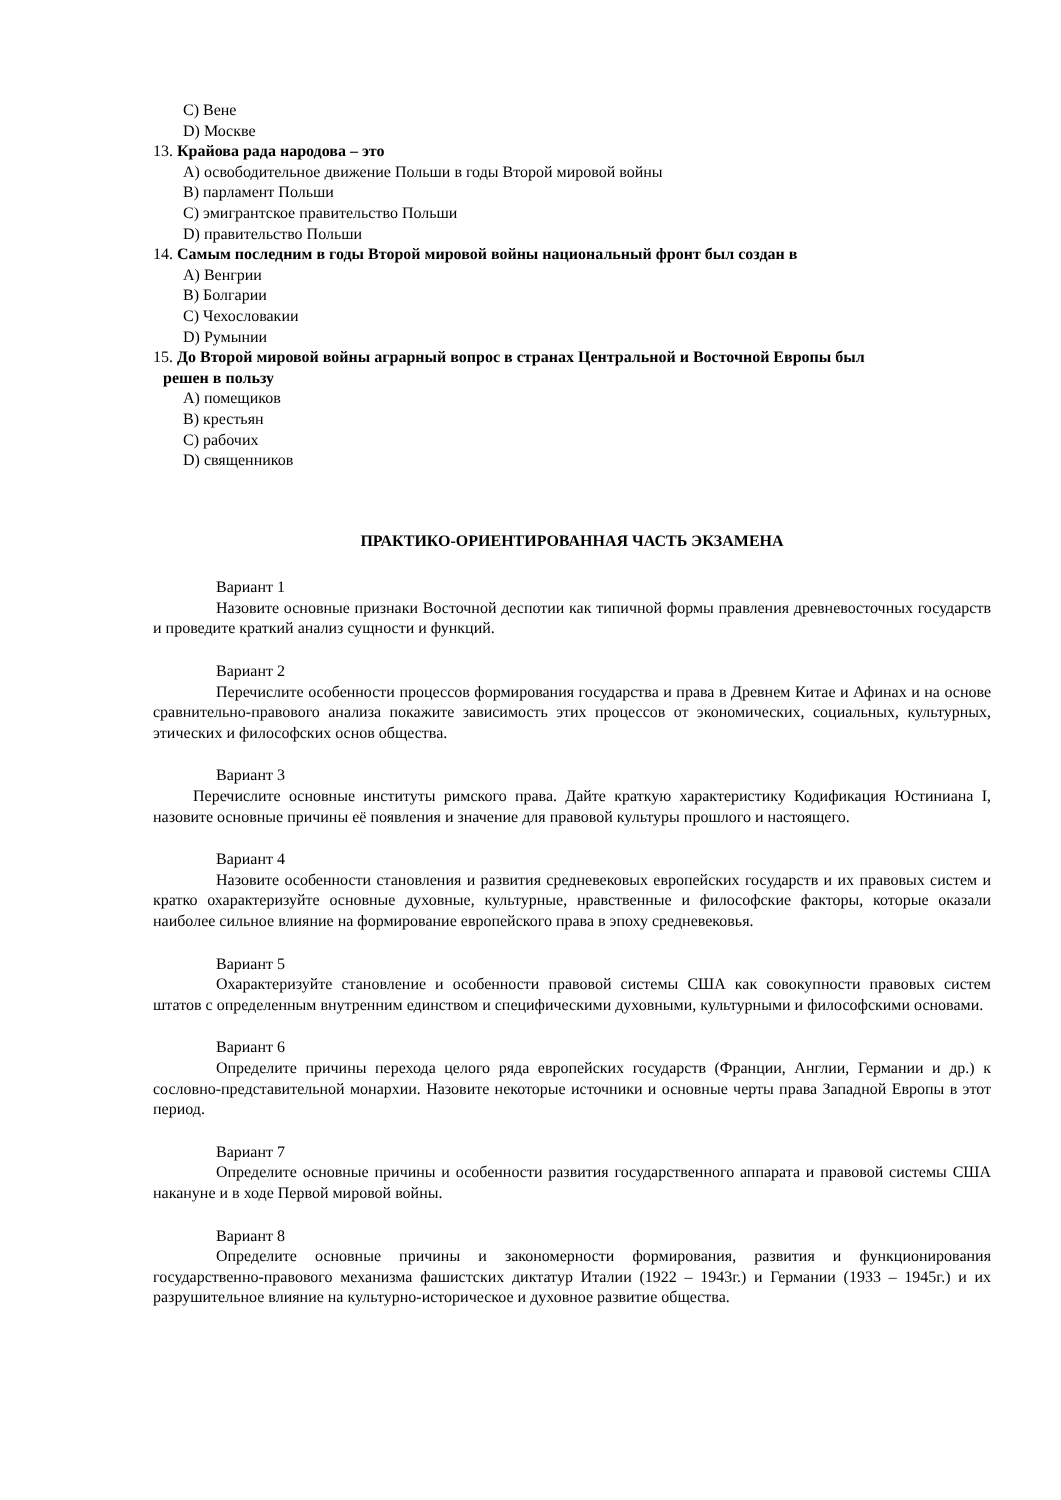C) Вене
D) Москве
13. Крайова рада народова – это
A) освободительное движение Польши в годы Второй мировой войны
B) парламент Польши
C) эмигрантское правительство Польши
D) правительство Польши
14. Самым последним в годы Второй мировой войны национальный фронт был создан в
A) Венгрии
B) Болгарии
C) Чехословакии
D) Румынии
15. До Второй мировой войны аграрный вопрос в странах Центральной и Восточной Европы был
решен в пользу
A) помещиков
B) крестьян
C) рабочих
D) священников
ПРАКТИКО-ОРИЕНТИРОВАННАЯ ЧАСТЬ ЭКЗАМЕНА
Вариант 1
Назовите основные признаки Восточной деспотии как типичной формы правления древневосточных государств и проведите краткий анализ сущности и функций.
Вариант 2
Перечислите особенности процессов формирования государства и права в Древнем Китае и Афинах и на основе сравнительно-правового анализа покажите зависимость этих процессов от экономических, социальных, культурных, этических и философских основ общества.
Вариант 3
Перечислите основные институты римского права. Дайте краткую характеристику Кодификация Юстиниана I, назовите основные причины её появления и значение для правовой культуры прошлого и настоящего.
Вариант 4
Назовите особенности становления и развития средневековых европейских государств и их правовых систем и кратко охарактеризуйте основные духовные, культурные, нравственные и философские факторы, которые оказали наиболее сильное влияние на формирование европейского права в эпоху средневековья.
Вариант 5
Охарактеризуйте становление и особенности правовой системы США как совокупности правовых систем штатов с определенным внутренним единством и специфическими духовными, культурными и философскими основами.
Вариант 6
Определите причины перехода целого ряда европейских государств (Франции, Англии, Германии и др.) к сословно-представительной монархии. Назовите некоторые источники и основные черты права Западной Европы в этот период.
Вариант 7
Определите основные причины и особенности развития государственного аппарата и правовой системы США накануне и в ходе Первой мировой войны.
Вариант 8
Определите основные причины и закономерности формирования, развития и функционирования государственно-правового механизма фашистских диктатур Италии (1922 – 1943г.) и Германии (1933 – 1945г.) и их разрушительное влияние на культурно-историческое и духовное развитие общества.